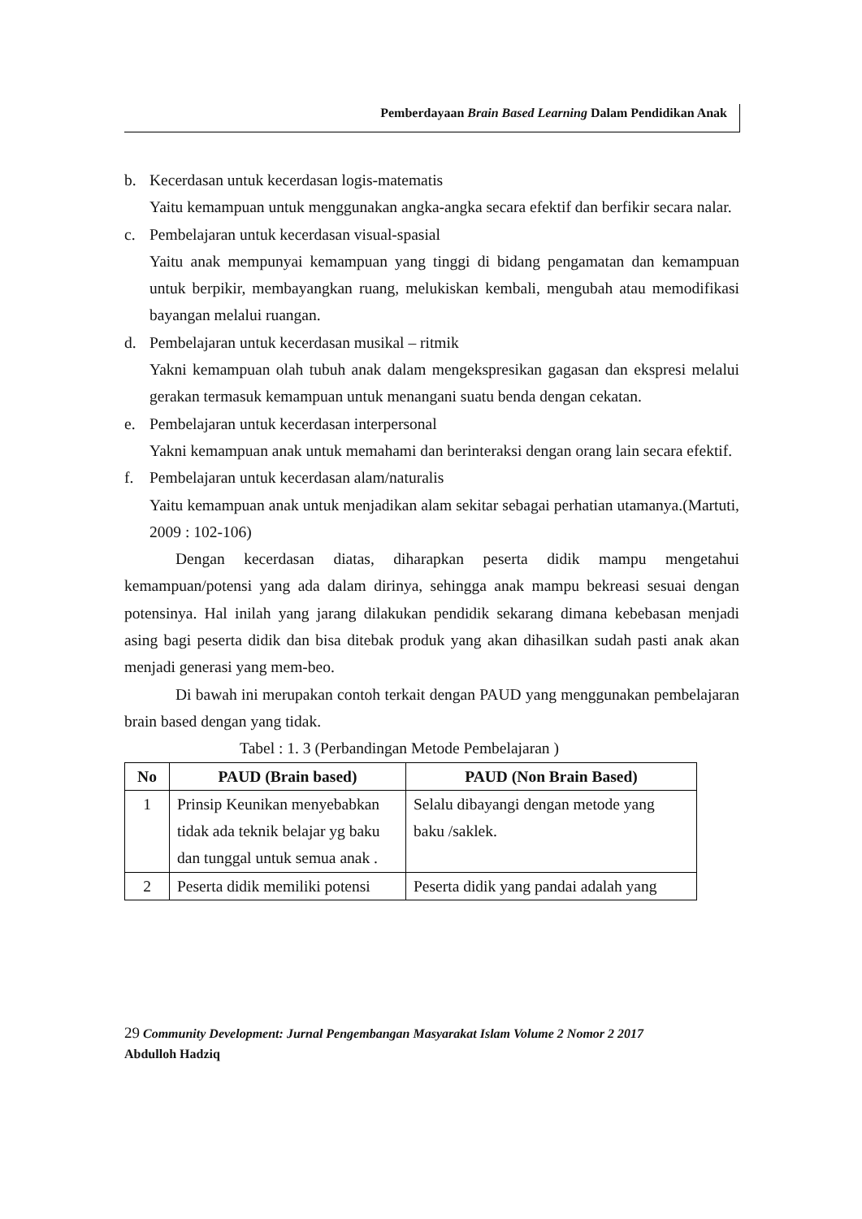Pemberdayaan Brain Based Learning Dalam Pendidikan Anak
b. Kecerdasan untuk kecerdasan logis-matematis
Yaitu kemampuan untuk menggunakan angka-angka secara efektif dan berfikir secara nalar.
c. Pembelajaran untuk kecerdasan visual-spasial
Yaitu anak mempunyai kemampuan yang tinggi di bidang pengamatan dan kemampuan untuk berpikir, membayangkan ruang, melukiskan kembali, mengubah atau memodifikasi bayangan melalui ruangan.
d. Pembelajaran untuk kecerdasan musikal – ritmik
Yakni kemampuan olah tubuh anak dalam mengekspresikan gagasan dan ekspresi melalui gerakan termasuk kemampuan untuk menangani suatu benda dengan cekatan.
e. Pembelajaran untuk kecerdasan interpersonal
Yakni kemampuan anak untuk memahami dan berinteraksi dengan orang lain secara efektif.
f. Pembelajaran untuk kecerdasan alam/naturalis
Yaitu kemampuan anak untuk menjadikan alam sekitar sebagai perhatian utamanya.(Martuti, 2009 : 102-106)
Dengan kecerdasan diatas, diharapkan peserta didik mampu mengetahui kemampuan/potensi yang ada dalam dirinya, sehingga anak mampu bekreasi sesuai dengan potensinya. Hal inilah yang jarang dilakukan pendidik sekarang dimana kebebasan menjadi asing bagi peserta didik dan bisa ditebak produk yang akan dihasilkan sudah pasti anak akan menjadi generasi yang mem-beo.
Di bawah ini merupakan contoh terkait dengan PAUD yang menggunakan pembelajaran brain based dengan yang tidak.
Tabel : 1. 3 (Perbandingan Metode Pembelajaran )
| No | PAUD (Brain based) | PAUD (Non Brain Based) |
| --- | --- | --- |
| 1 | Prinsip Keunikan menyebabkan tidak ada teknik belajar yg baku dan tunggal untuk semua anak . | Selalu dibayangi dengan metode yang baku /saklek. |
| 2 | Peserta didik memiliki potensi | Peserta didik yang pandai adalah yang |
29 Community Development: Jurnal Pengembangan Masyarakat Islam Volume 2 Nomor 2 2017
Abdulloh Hadziq